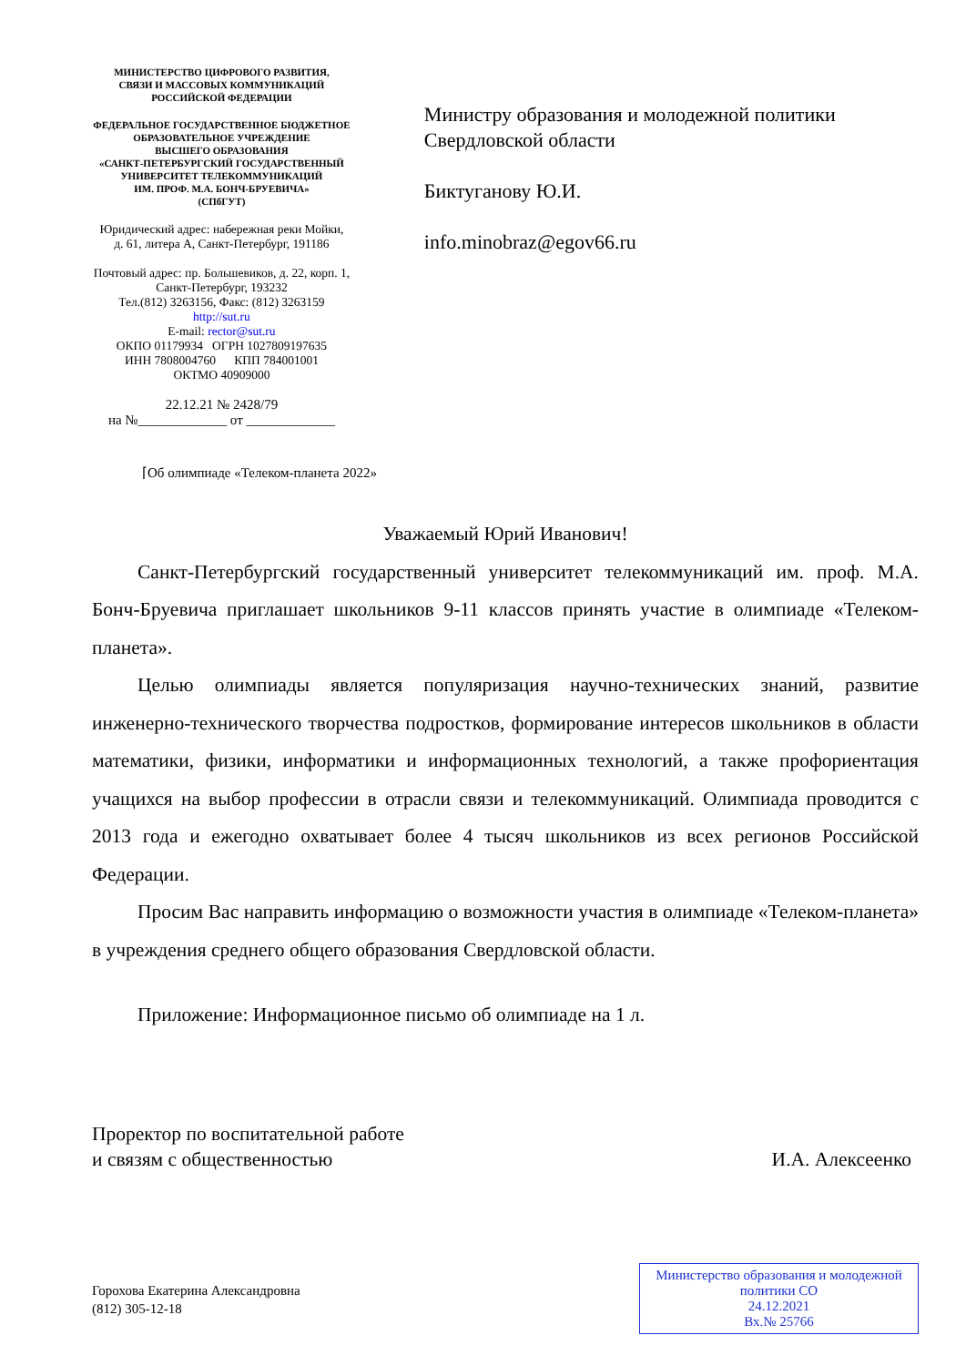МИНИСТЕРСТВО ЦИФРОВОГО РАЗВИТИЯ,
СВЯЗИ И МАССОВЫХ КОММУНИКАЦИЙ
РОССИЙСКОЙ ФЕДЕРАЦИИ
ФЕДЕРАЛЬНОЕ ГОСУДАРСТВЕННОЕ БЮДЖЕТНОЕ
ОБРАЗОВАТЕЛЬНОЕ УЧРЕЖДЕНИЕ
ВЫСШЕГО ОБРАЗОВАНИЯ
«САНКТ-ПЕТЕРБУРГСКИЙ ГОСУДАРСТВЕННЫЙ
УНИВЕРСИТЕТ ТЕЛЕКОММУНИКАЦИЙ
ИМ. ПРОФ. М.А. БОНЧ-БРУЕВИЧА»
(СПбГУТ)
Юридический адрес: набережная реки Мойки,
д. 61, литера А, Санкт-Петербург, 191186
Почтовый адрес: пр. Большевиков, д. 22, корп. 1,
Санкт-Петербург, 193232
Тел.(812) 3263156, Факс: (812) 3263159
http://sut.ru
E-mail: rector@sut.ru
ОКПО 01179934 ОГРН 1027809197635
ИНН 7808004760 КПП 784001001
ОКТМО 40909000
22.12.21 № 2428/79
на №_____________ от _____________
Министру образования и молодежной политики Свердловской области
Биктуганову Ю.И.
info.minobraz@egov66.ru
⌈Об олимпиаде «Телеком-планета 2022»
Уважаемый Юрий Иванович!
Санкт-Петербургский государственный университет телекоммуникаций им. проф. М.А. Бонч-Бруевича приглашает школьников 9-11 классов принять участие в олимпиаде «Телеком-планета».
Целью олимпиады является популяризация научно-технических знаний, развитие инженерно-технического творчества подростков, формирование интересов школьников в области математики, физики, информатики и информационных технологий, а также профориентация учащихся на выбор профессии в отрасли связи и телекоммуникаций. Олимпиада проводится с 2013 года и ежегодно охватывает более 4 тысяч школьников из всех регионов Российской Федерации.
Просим Вас направить информацию о возможности участия в олимпиаде «Телеком-планета» в учреждения среднего общего образования Свердловской области.
Приложение: Информационное письмо об олимпиаде на 1 л.
Проректор по воспитательной работе
и связям с общественностью
И.А. Алексеенко
Горохова Екатерина Александровна
(812) 305-12-18
Министерство образования и молодежной политики СО
24.12.2021
Вх.№ 25766